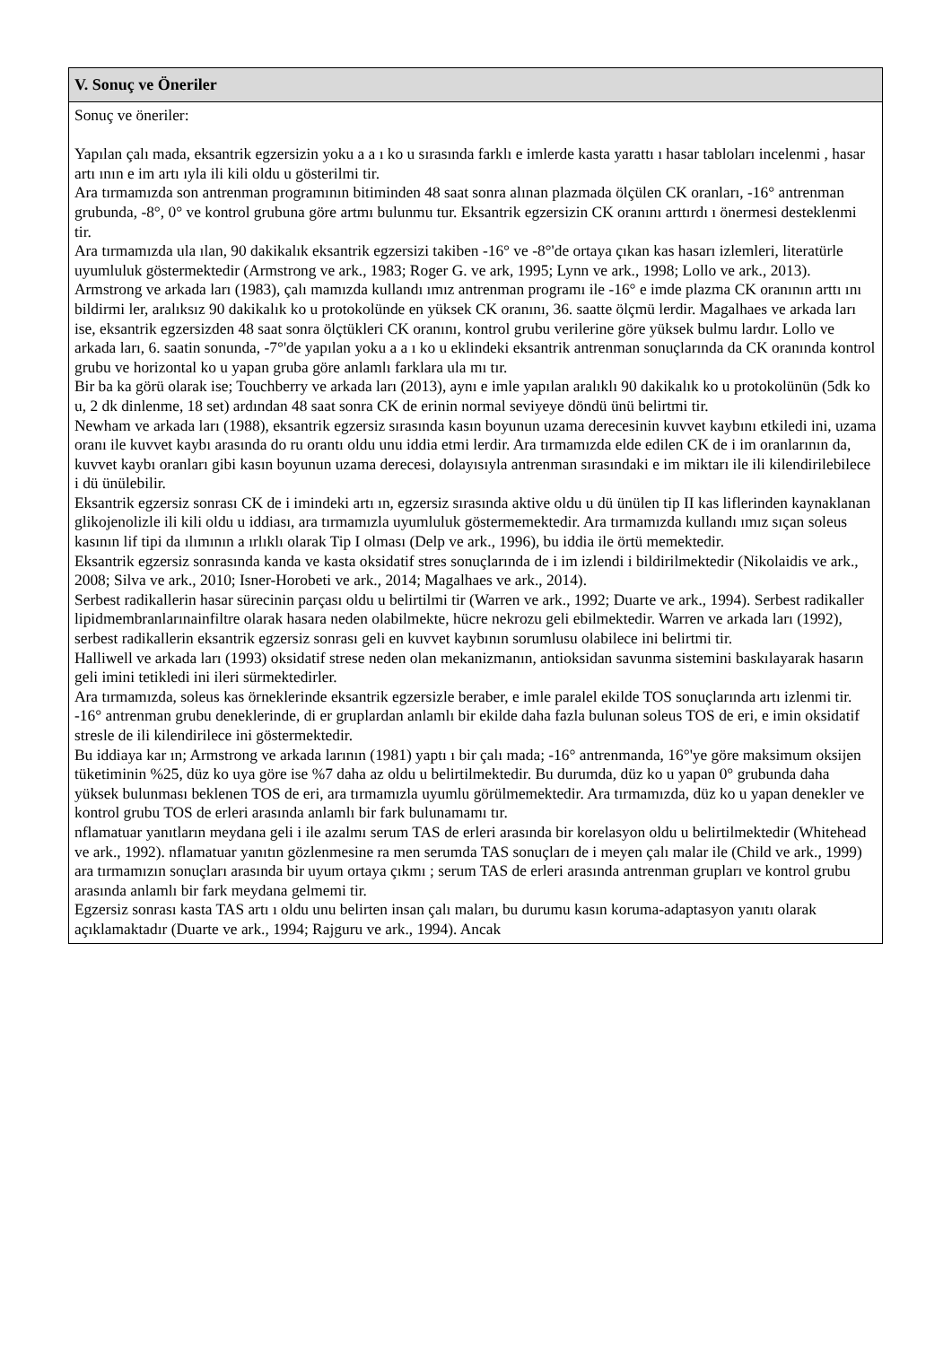V. Sonuç ve Öneriler
Sonuç ve öneriler:
Yapılan çalı mada, eksantrik egzersizin yoku a a ı ko u sırasında farklı e imlerde kasta yarattı ı hasar tabloları incelenmi , hasar artı ının e im artı ıyla ili kili oldu u gösterilmi tir.
Ara tırmamızda son antrenman programının bitiminden 48 saat sonra alınan plazmada ölçülen CK oranları, -16° antrenman grubunda, -8°, 0° ve kontrol grubuna göre artmı bulunmu tur. Eksantrik egzersizin CK oranını arttırdı ı önermesi desteklenmi tir.
Ara tırmamızda ula ılan, 90 dakikalık eksantrik egzersizi takiben -16° ve -8°'de ortaya çıkan kas hasarı izlemleri, literatürle uyumluluk göstermektedir (Armstrong ve ark., 1983; Roger G. ve ark, 1995; Lynn ve ark., 1998; Lollo ve ark., 2013).
Armstrong ve arkada ları (1983), çalı mamızda kullandı ımız antrenman programı ile -16° e imde plazma CK oranının arttı ını bildirmi ler, aralıksız 90 dakikalık ko u protokolünde en yüksek CK oranını, 36. saatte ölçmü lerdir. Magalhaes ve arkada ları ise, eksantrik egzersizden 48 saat sonra ölçtükleri CK oranını, kontrol grubu verilerine göre yüksek bulmu lardır. Lollo ve arkada ları, 6. saatin sonunda, -7°'de yapılan yoku a a ı ko u eklindeki eksantrik antrenman sonuçlarında da CK oranında kontrol grubu ve horizontal ko u yapan gruba göre anlamlı farklara ula mı tır.
Bir ba ka görü olarak ise; Touchberry ve arkada ları (2013), aynı e imle yapılan aralıklı 90 dakikalık ko u protokolünün (5dk ko u, 2 dk dinlenme, 18 set) ardından 48 saat sonra CK de erinin normal seviyeye döndü ünü belirtmi tir.
Newham ve arkada ları (1988), eksantrik egzersiz sırasında kasın boyunun uzama derecesinin kuvvet kaybını etkiledi ini, uzama oranı ile kuvvet kaybı arasında do ru orantı oldu unu iddia etmi lerdir. Ara tırmamızda elde edilen CK de i im oranlarının da, kuvvet kaybı oranları gibi kasın boyunun uzama derecesi, dolayısıyla antrenman sırasındaki e im miktarı ile ili kilendirilebilece i dü ünülebilir.
Eksantrik egzersiz sonrası CK de i imindeki artı ın, egzersiz sırasında aktive oldu u dü ünülen tip II kas liflerinden kaynaklanan glikojenolizle ili kili oldu u iddiası, ara tırmamızla uyumluluk göstermemektedir. Ara tırmamızda kullandı ımız sıçan soleus kasının lif tipi da ılımının a ırlıklı olarak Tip I olması (Delp ve ark., 1996), bu iddia ile örtü memektedir.
Eksantrik egzersiz sonrasında kanda ve kasta oksidatif stres sonuçlarında de i im izlendi i bildirilmektedir (Nikolaidis ve ark., 2008; Silva ve ark., 2010; Isner-Horobeti ve ark., 2014; Magalhaes ve ark., 2014).
Serbest radikallerin hasar sürecinin parçası oldu u belirtilmi tir (Warren ve ark., 1992; Duarte ve ark., 1994). Serbest radikaller lipidmembranlarınainfiltre olarak hasara neden olabilmekte, hücre nekrozu geli ebilmektedir. Warren ve arkada ları (1992), serbest radikallerin eksantrik egzersiz sonrası geli en kuvvet kaybının sorumlusu olabilece ini belirtmi tir.
Halliwell ve arkada ları (1993) oksidatif strese neden olan mekanizmanın, antioksidan savunma sistemini baskılayarak hasarın geli imini tetikledi ini ileri sürmektedirler.
Ara tırmamızda, soleus kas örneklerinde eksantrik egzersizle beraber, e imle paralel ekilde TOS sonuçlarında artı izlenmi tir. -16° antrenman grubu deneklerinde, di er gruplardan anlamlı bir ekilde daha fazla bulunan soleus TOS de eri, e imin oksidatif stresle de ili kilendirilece ini göstermektedir.
Bu iddiaya kar ın; Armstrong ve arkada larının (1981) yaptı ı bir çalı mada; -16° antrenmanda, 16°'ye göre maksimum oksijen tüketiminin %25, düz ko uya göre ise %7 daha az oldu u belirtilmektedir. Bu durumda, düz ko u yapan 0° grubunda daha yüksek bulunması beklenen TOS de eri, ara tırmamızla uyumlu görülmemektedir. Ara tırmamızda, düz ko u yapan denekler ve kontrol grubu TOS de erleri arasında anlamlı bir fark bulunamamı tır.
nflamatuar yanıtların meydana geli i ile azalmı serum TAS de erleri arasında bir korelasyon oldu u belirtilmektedir (Whitehead ve ark., 1992). nflamatuar yanıtın gözlenmesine ra men serumda TAS sonuçları de i meyen çalı malar ile (Child ve ark., 1999) ara tırmamızın sonuçları arasında bir uyum ortaya çıkmı ; serum TAS de erleri arasında antrenman grupları ve kontrol grubu arasında anlamlı bir fark meydana gelmemi tir.
Egzersiz sonrası kasta TAS artı ı oldu unu belirten insan çalı maları, bu durumu kasın koruma-adaptasyon yanıtı olarak açıklamaktadır (Duarte ve ark., 1994; Rajguru ve ark., 1994). Ancak